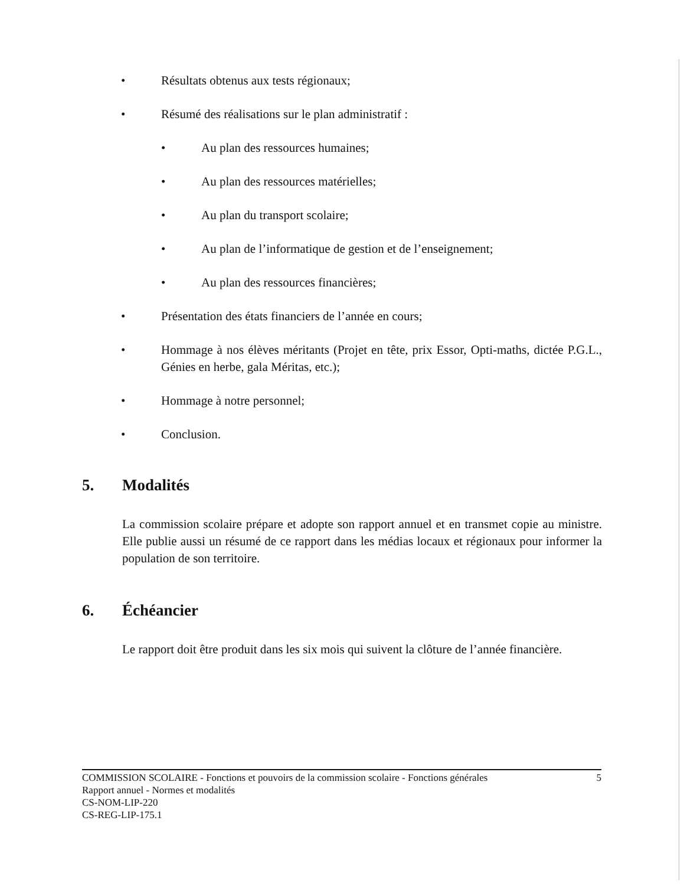• Résultats obtenus aux tests régionaux;
• Résumé des réalisations sur le plan administratif :
• Au plan des ressources humaines;
• Au plan des ressources matérielles;
• Au plan du transport scolaire;
• Au plan de l’informatique de gestion et de l’enseignement;
• Au plan des ressources financières;
• Présentation des états financiers de l’année en cours;
•
Hommage à nos élèves méritants (Projet en tête, prix Essor, Opti-maths, dictée P.G.L., Génies en herbe, gala Méritas, etc.);
• Hommage à notre personnel;
• Conclusion.
5. Modalités
La commission scolaire prépare et adopte son rapport annuel et en transmet copie au ministre. Elle publie aussi un résumé de ce rapport dans les médias locaux et régionaux pour informer la population de son territoire.
6. Échéancier
Le rapport doit être produit dans les six mois qui suivent la clôture de l’année financière.
COMMISSION SCOLAIRE - Fonctions et pouvoirs de la commission scolaire - Fonctions générales 5
Rapport annuel - Normes et modalités
CS-NOM-LIP-220
CS-REG-LIP-175.1